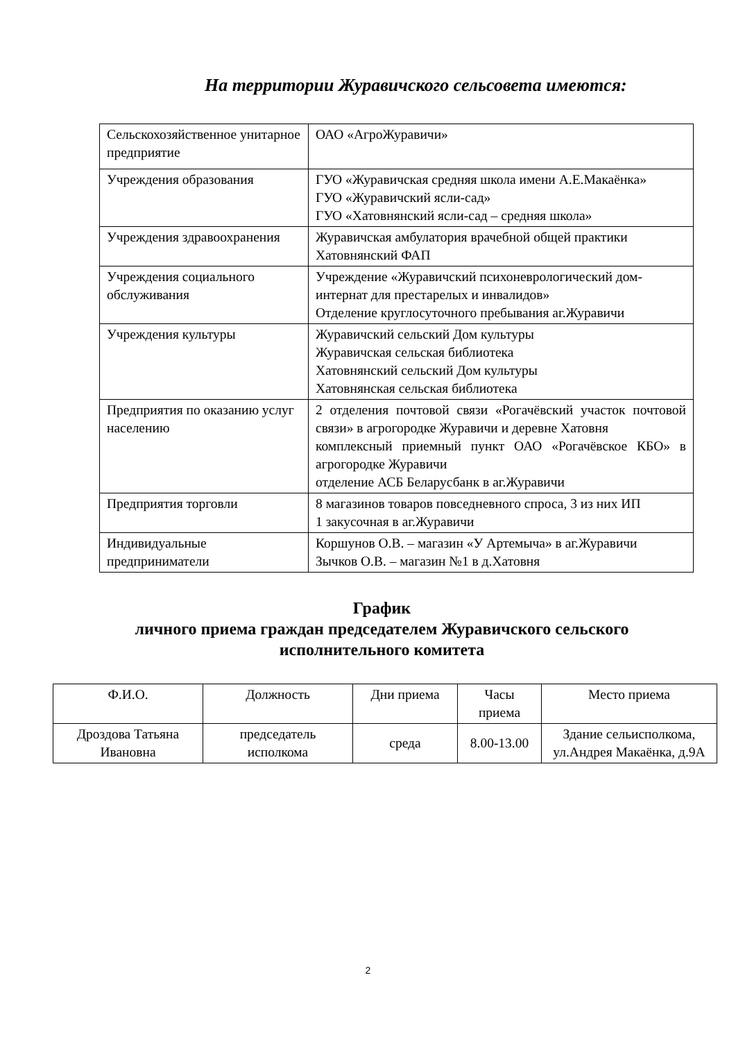На территории Журавичского сельсовета имеются:
| Сельскохозяйственное унитарное предприятие | ОАО «АгроЖуравичи» |
| Учреждения образования | ГУО «Журавичская средняя школа имени А.Е.Макаёнка» ГУО «Журавичский ясли-сад» ГУО «Хатовнянский ясли-сад – средняя школа» |
| Учреждения здравоохранения | Журавичская амбулатория врачебной общей практики Хатовнянский ФАП |
| Учреждения социального обслуживания | Учреждение «Журавичский психоневрологический дом-интернат для престарелых и инвалидов» Отделение круглосуточного пребывания аг.Журавичи |
| Учреждения культуры | Журавичский сельский Дом культуры Журавичская сельская библиотека Хатовнянский сельский Дом культуры Хатовнянская сельская библиотека |
| Предприятия по оказанию услуг населению | 2 отделения почтовой связи «Рогачёвский участок почтовой связи» в агрогородке Журавичи и деревне Хатовня комплексный приемный пункт ОАО «Рогачёвское КБО» в агрогородке Журавичи отделение АСБ Беларусбанк в аг.Журавичи |
| Предприятия торговли | 8 магазинов товаров повседневного спроса, 3 из них ИП 1 закусочная в аг.Журавичи |
| Индивидуальные предприниматели | Коршунов О.В. – магазин «У Артемыча» в аг.Журавичи Зычков О.В. – магазин №1 в д.Хатовня |
График
личного приема граждан председателем Журавичского сельского
исполнительного комитета
| Ф.И.О. | Должность | Дни приема | Часы приема | Место приема |
| --- | --- | --- | --- | --- |
| Дроздова Татьяна Ивановна | председатель исполкома | среда | 8.00-13.00 | Здание сельисполкома, ул.Андрея Макаёнка, д.9А |
2